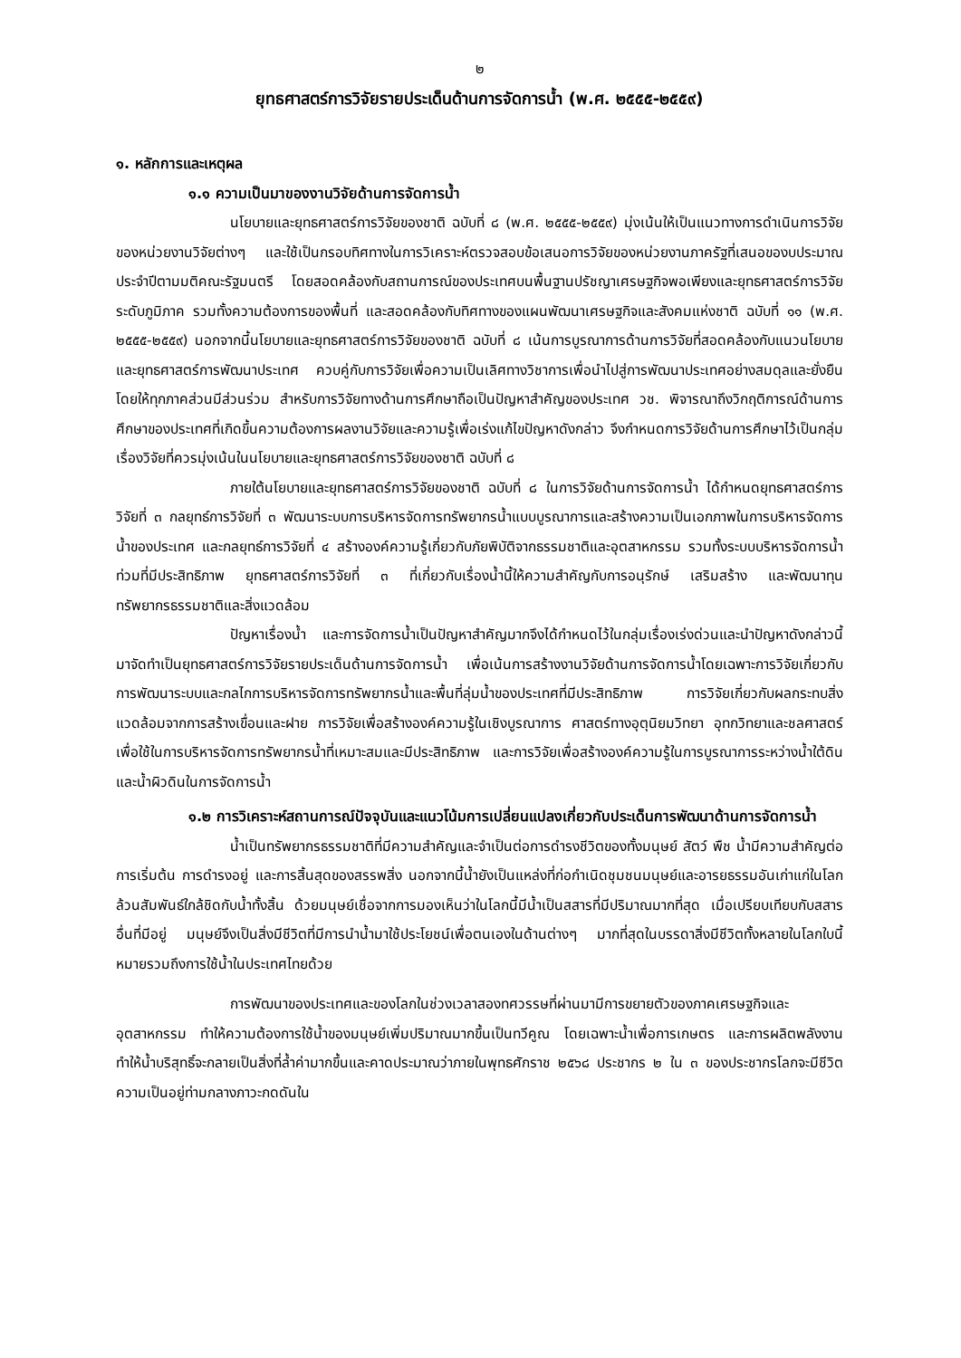๒
ยุทธศาสตร์การวิจัยรายประเด็นด้านการจัดการน้ำ (พ.ศ. ๒๕๕๕-๒๕๕๙)
๑. หลักการและเหตุผล
๑.๑ ความเป็นมาของงานวิจัยด้านการจัดการน้ำ
นโยบายและยุทธศาสตร์การวิจัยของชาติ ฉบับที่ ๘ (พ.ศ. ๒๕๕๕-๒๕๕๙) มุ่งเน้นให้เป็นแนวทางการดำเนินการวิจัยของหน่วยงานวิจัยต่างๆ และใช้เป็นกรอบทิศทางในการวิเคราะห์ตรวจสอบข้อเสนอการวิจัยของหน่วยงานภาครัฐที่เสนอของบประมาณประจำปีตามมติคณะรัฐมนตรี โดยสอดคล้องกับสถานการณ์ของประเทศบนพื้นฐานปรัชญาเศรษฐกิจพอเพียงและยุทธศาสตร์การวิจัยระดับภูมิภาค รวมทั้งความต้องการของพื้นที่ และสอดคล้องกับทิศทางของแผนพัฒนาเศรษฐกิจและสังคมแห่งชาติ ฉบับที่ ๑๑ (พ.ศ. ๒๕๕๕-๒๕๕๙) นอกจากนี้นโยบายและยุทธศาสตร์การวิจัยของชาติ ฉบับที่ ๘ เน้นการบูรณาการด้านการวิจัยที่สอดคล้องกับแนวนโยบายและยุทธศาสตร์การพัฒนาประเทศ ควบคู่กับการวิจัยเพื่อความเป็นเลิศทางวิชาการเพื่อนำไปสู่การพัฒนาประเทศอย่างสมดุลและยั่งยืน โดยให้ทุกภาคส่วนมีส่วนร่วม สำหรับการวิจัยทางด้านการศึกษาถือเป็นปัญหาสำคัญของประเทศ วช. พิจารณาถึงวิกฤติการณ์ด้านการศึกษาของประเทศที่เกิดขึ้นความต้องการผลงานวิจัยและความรู้เพื่อเร่งแก้ไขปัญหาดังกล่าว จึงกำหนดการวิจัยด้านการศึกษาไว้เป็นกลุ่มเรื่องวิจัยที่ควรมุ่งเน้นในนโยบายและยุทธศาสตร์การวิจัยของชาติ ฉบับที่ ๘
ภายใต้นโยบายและยุทธศาสตร์การวิจัยของชาติ ฉบับที่ ๘ ในการวิจัยด้านการจัดการน้ำ ได้กำหนดยุทธศาสตร์การวิจัยที่ ๓ กลยุทธ์การวิจัยที่ ๓ พัฒนาระบบการบริหารจัดการทรัพยากรน้ำแบบบูรณาการและสร้างความเป็นเอกภาพในการบริหารจัดการน้ำของประเทศ และกลยุทธ์การวิจัยที่ ๔ สร้างองค์ความรู้เกี่ยวกับภัยพิบัติจากธรรมชาติและอุตสาหกรรม รวมทั้งระบบบริหารจัดการน้ำท่วมที่มีประสิทธิภาพ ยุทธศาสตร์การวิจัยที่ ๓ ที่เกี่ยวกับเรื่องน้ำนี้ให้ความสำคัญกับการอนุรักษ์ เสริมสร้าง และพัฒนาทุนทรัพยากรธรรมชาติและสิ่งแวดล้อม
ปัญหาเรื่องน้ำ และการจัดการน้ำเป็นปัญหาสำคัญมากจึงได้กำหนดไว้ในกลุ่มเรื่องเร่งด่วนและนำปัญหาดังกล่าวนี้มาจัดทำเป็นยุทธศาสตร์การวิจัยรายประเด็นด้านการจัดการน้ำ เพื่อเน้นการสร้างงานวิจัยด้านการจัดการน้ำโดยเฉพาะการวิจัยเกี่ยวกับการพัฒนาระบบและกลไกการบริหารจัดการทรัพยากรน้ำและพื้นที่ลุ่มน้ำของประเทศที่มีประสิทธิภาพ การวิจัยเกี่ยวกับผลกระทบสิ่งแวดล้อมจากการสร้างเขื่อนและฝาย การวิจัยเพื่อสร้างองค์ความรู้ในเชิงบูรณาการ ศาสตร์ทางอุตุนิยมวิทยา อุทกวิทยาและชลศาสตร์ เพื่อใช้ในการบริหารจัดการทรัพยากรน้ำที่เหมาะสมและมีประสิทธิภาพ และการวิจัยเพื่อสร้างองค์ความรู้ในการบูรณาการระหว่างน้ำใต้ดินและน้ำผิวดินในการจัดการน้ำ
๑.๒ การวิเคราะห์สถานการณ์ปัจจุบันและแนวโน้มการเปลี่ยนแปลงเกี่ยวกับประเด็นการพัฒนาด้านการจัดการน้ำ
น้ำเป็นทรัพยากรธรรมชาติที่มีความสำคัญและจำเป็นต่อการดำรงชีวิตของทั้งมนุษย์ สัตว์ พืช น้ำมีความสำคัญต่อการเริ่มต้น การดำรงอยู่ และการสิ้นสุดของสรรพสิ่ง นอกจากนี้น้ำยังเป็นแหล่งที่ก่อกำเนิดชุมชนมนุษย์และอารยธรรมอันเก่าแก่ในโลกล้วนสัมพันธ์ใกล้ชิดกับน้ำทั้งสิ้น ด้วยมนุษย์เชื่อจากการมองเห็นว่าในโลกนี้มีน้ำเป็นสสารที่มีปริมาณมากที่สุด เมื่อเปรียบเทียบกับสสารอื่นที่มีอยู่ มนุษย์จึงเป็นสิ่งมีชีวิตที่มีการนำน้ำมาใช้ประโยชน์เพื่อตนเองในด้านต่างๆ มากที่สุดในบรรดาสิ่งมีชีวิตทั้งหลายในโลกใบนี้ หมายรวมถึงการใช้น้ำในประเทศไทยด้วย
การพัฒนาของประเทศและของโลกในช่วงเวลาสองทศวรรษที่ผ่านมามีการขยายตัวของภาคเศรษฐกิจและอุตสาหกรรม ทำให้ความต้องการใช้น้ำของมนุษย์เพิ่มปริมาณมากขึ้นเป็นทวีคูณ โดยเฉพาะน้ำเพื่อการเกษตร และการผลิตพลังงาน ทำให้น้ำบริสุทธิ์จะกลายเป็นสิ่งที่ล้ำค่ามากขึ้นและคาดประมาณว่าภายในพุทธศักราช ๒๕๖๘ ประชากร ๒ ใน ๓ ของประชากรโลกจะมีชีวิตความเป็นอยู่ท่ามกลางภาวะกดดันใน